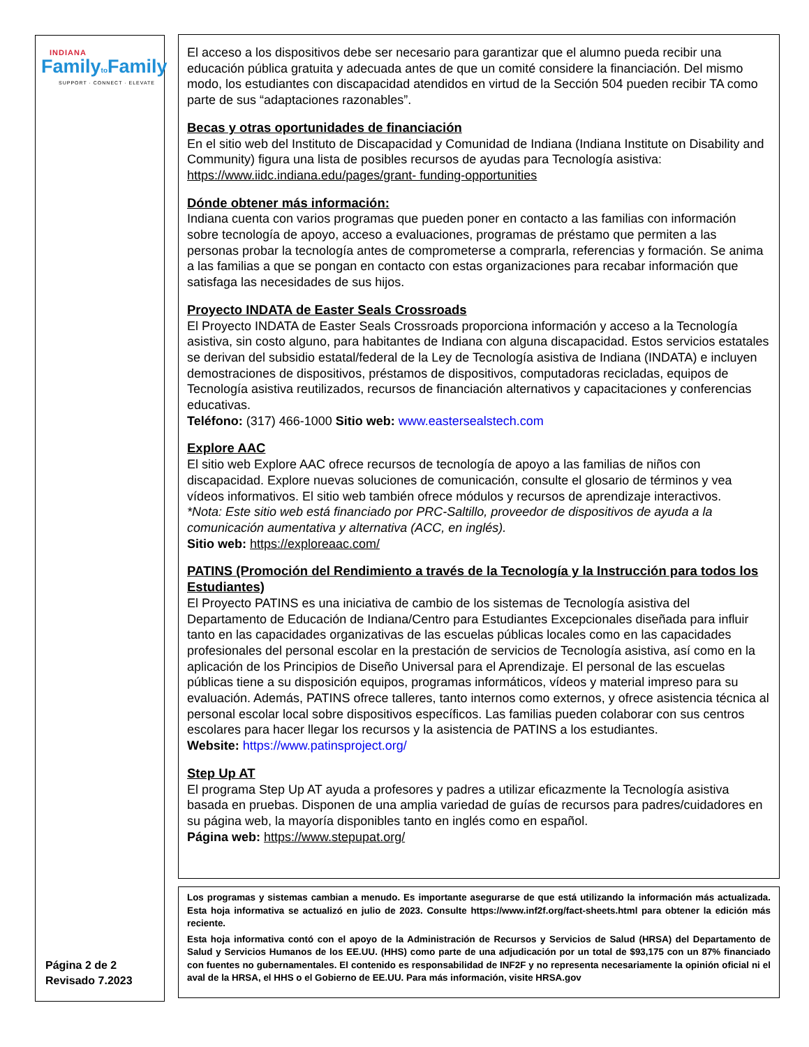INDIANA
Familyto Family
SUPPORT · CONNECT · ELEVATE
Página 2 de 2
Revisado 7.2023
El acceso a los dispositivos debe ser necesario para garantizar que el alumno pueda recibir una educación pública gratuita y adecuada antes de que un comité considere la financiación. Del mismo modo, los estudiantes con discapacidad atendidos en virtud de la Sección 504 pueden recibir TA como parte de sus “adaptaciones razonables”.
Becas y otras oportunidades de financiación
En el sitio web del Instituto de Discapacidad y Comunidad de Indiana (Indiana Institute on Disability and Community) figura una lista de posibles recursos de ayudas para Tecnología asistiva: https://www.iidc.indiana.edu/pages/grant- funding-opportunities
Dónde obtener más información:
Indiana cuenta con varios programas que pueden poner en contacto a las familias con información sobre tecnología de apoyo, acceso a evaluaciones, programas de préstamo que permiten a las personas probar la tecnología antes de comprometerse a comprarla, referencias y formación. Se anima a las familias a que se pongan en contacto con estas organizaciones para recabar información que satisfaga las necesidades de sus hijos.
Proyecto INDATA de Easter Seals Crossroads
El Proyecto INDATA de Easter Seals Crossroads proporciona información y acceso a la Tecnología asistiva, sin costo alguno, para habitantes de Indiana con alguna discapacidad. Estos servicios estatales se derivan del subsidio estatal/federal de la Ley de Tecnología asistiva de Indiana (INDATA) e incluyen demostraciones de dispositivos, préstamos de dispositivos, computadoras recicladas, equipos de Tecnología asistiva reutilizados, recursos de financiación alternativos y capacitaciones y conferencias educativas.
Teléfono: (317) 466-1000 Sitio web: www.eastersealstech.com
Explore AAC
El sitio web Explore AAC ofrece recursos de tecnología de apoyo a las familias de niños con discapacidad. Explore nuevas soluciones de comunicación, consulte el glosario de términos y vea vídeos informativos. El sitio web también ofrece módulos y recursos de aprendizaje interactivos.
*Nota: Este sitio web está financiado por PRC-Saltillo, proveedor de dispositivos de ayuda a la comunicación aumentativa y alternativa (ACC, en inglés).
Sitio web: https://exploreaac.com/
PATINS (Promoción del Rendimiento a través de la Tecnología y la Instrucción para todos los Estudiantes)
El Proyecto PATINS es una iniciativa de cambio de los sistemas de Tecnología asistiva del Departamento de Educación de Indiana/Centro para Estudiantes Excepcionales diseñada para influir tanto en las capacidades organizativas de las escuelas públicas locales como en las capacidades profesionales del personal escolar en la prestación de servicios de Tecnología asistiva, así como en la aplicación de los Principios de Diseño Universal para el Aprendizaje. El personal de las escuelas públicas tiene a su disposición equipos, programas informáticos, vídeos y material impreso para su evaluación. Además, PATINS ofrece talleres, tanto internos como externos, y ofrece asistencia técnica al personal escolar local sobre dispositivos específicos. Las familias pueden colaborar con sus centros escolares para hacer llegar los recursos y la asistencia de PATINS a los estudiantes.
Website: https://www.patinsproject.org/
Step Up AT
El programa Step Up AT ayuda a profesores y padres a utilizar eficazmente la Tecnología asistiva basada en pruebas. Disponen de una amplia variedad de guías de recursos para padres/cuidadores en su página web, la mayoría disponibles tanto en inglés como en español.
Página web: https://www.stepupat.org/
Los programas y sistemas cambian a menudo. Es importante asegurarse de que está utilizando la información más actualizada. Esta hoja informativa se actualizó en julio de 2023. Consulte https://www.inf2f.org/fact-sheets.html para obtener la edición más reciente.
Esta hoja informativa contó con el apoyo de la Administración de Recursos y Servicios de Salud (HRSA) del Departamento de Salud y Servicios Humanos de los EE.UU. (HHS) como parte de una adjudicación por un total de $93,175 con un 87% financiado con fuentes no gubernamentales. El contenido es responsabilidad de INF2F y no representa necesariamente la opinión oficial ni el aval de la HRSA, el HHS o el Gobierno de EE.UU. Para más información, visite HRSA.gov